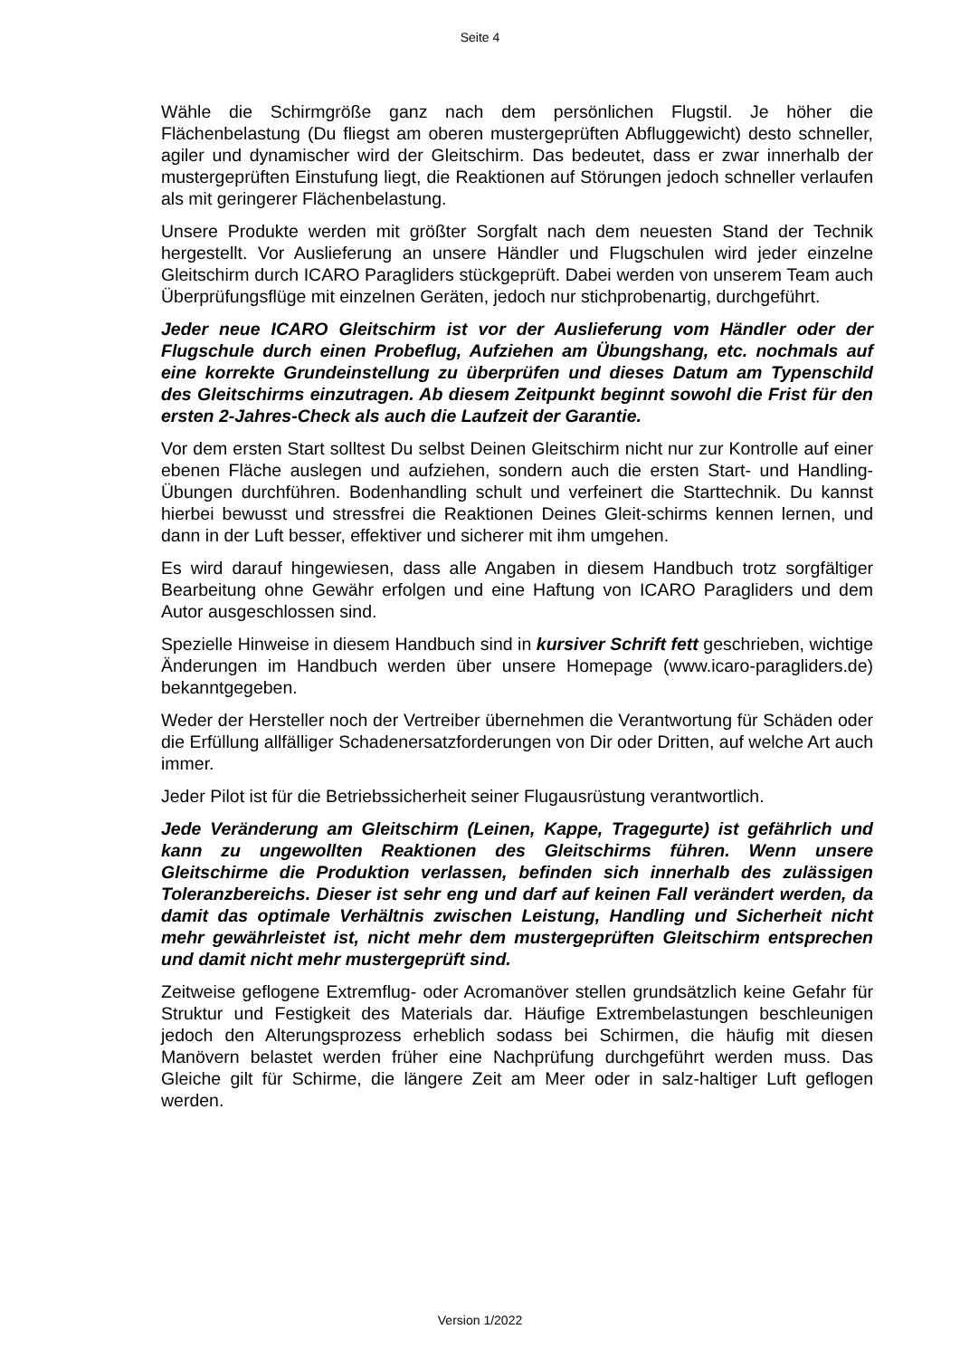Seite 4
Wähle die Schirmgröße ganz nach dem persönlichen Flugstil. Je höher die Flächenbelastung (Du fliegst am oberen mustergeprüften Abfluggewicht) desto schneller, agiler und dynamischer wird der Gleitschirm. Das bedeutet, dass er zwar innerhalb der mustergeprüften Einstufung liegt, die Reaktionen auf Störungen jedoch schneller verlaufen als mit geringerer Flächenbelastung.
Unsere Produkte werden mit größter Sorgfalt nach dem neuesten Stand der Technik hergestellt. Vor Auslieferung an unsere Händler und Flugschulen wird jeder einzelne Gleitschirm durch ICARO Paragliders stückgeprüft. Dabei werden von unserem Team auch Überprüfungsflüge mit einzelnen Geräten, jedoch nur stichprobenartig, durchgeführt.
Jeder neue ICARO Gleitschirm ist vor der Auslieferung vom Händler oder der Flugschule durch einen Probeflug, Aufziehen am Übungshang, etc. nochmals auf eine korrekte Grundeinstellung zu überprüfen und dieses Datum am Typenschild des Gleitschirms einzutragen. Ab diesem Zeitpunkt beginnt sowohl die Frist für den ersten 2-Jahres-Check als auch die Laufzeit der Garantie.
Vor dem ersten Start solltest Du selbst Deinen Gleitschirm nicht nur zur Kontrolle auf einer ebenen Fläche auslegen und aufziehen, sondern auch die ersten Start- und Handling- Übungen durchführen. Bodenhandling schult und verfeinert die Starttechnik. Du kannst hierbei bewusst und stressfrei die Reaktionen Deines Gleit-schirms kennen lernen, und dann in der Luft besser, effektiver und sicherer mit ihm umgehen.
Es wird darauf hingewiesen, dass alle Angaben in diesem Handbuch trotz sorgfältiger Bearbeitung ohne Gewähr erfolgen und eine Haftung von ICARO Paragliders und dem Autor ausgeschlossen sind.
Spezielle Hinweise in diesem Handbuch sind in kursiver Schrift fett geschrieben, wichtige Änderungen im Handbuch werden über unsere Homepage (www.icaro-paragliders.de) bekanntgegeben.
Weder der Hersteller noch der Vertreiber übernehmen die Verantwortung für Schäden oder die Erfüllung allfälliger Schadenersatzforderungen von Dir oder Dritten, auf welche Art auch immer.
Jeder Pilot ist für die Betriebssicherheit seiner Flugausrüstung verantwortlich.
Jede Veränderung am Gleitschirm (Leinen, Kappe, Tragegurte) ist gefährlich und kann zu ungewollten Reaktionen des Gleitschirms führen. Wenn unsere Gleitschirme die Produktion verlassen, befinden sich innerhalb des zulässigen Toleranzbereichs. Dieser ist sehr eng und darf auf keinen Fall verändert werden, da damit das optimale Verhältnis zwischen Leistung, Handling und Sicherheit nicht mehr gewährleistet ist, nicht mehr dem mustergeprüften Gleitschirm entsprechen und damit nicht mehr mustergeprüft sind.
Zeitweise geflogene Extremflug- oder Acromanöver stellen grundsätzlich keine Gefahr für Struktur und Festigkeit des Materials dar. Häufige Extrembelastungen beschleunigen jedoch den Alterungsprozess erheblich sodass bei Schirmen, die häufig mit diesen Manövern belastet werden früher eine Nachprüfung durchgeführt werden muss. Das Gleiche gilt für Schirme, die längere Zeit am Meer oder in salz-haltiger Luft geflogen werden.
Version 1/2022